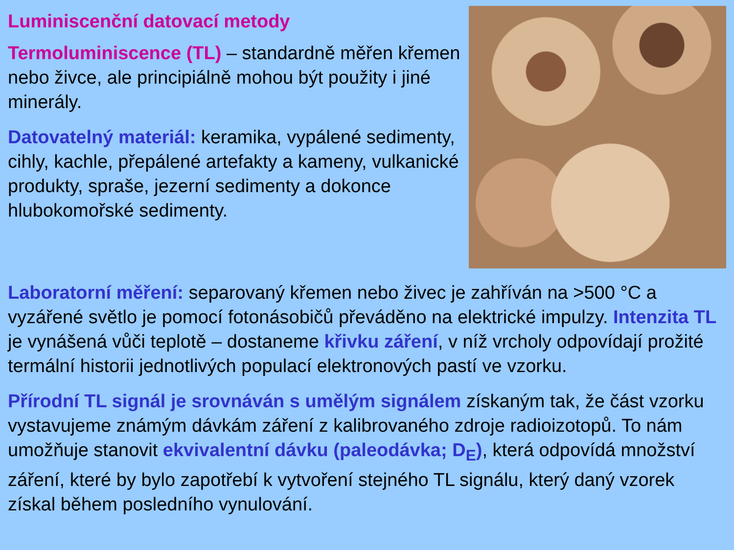Luminiscenční datovací metody
Termoluminiscence (TL) – standardně měřen křemen nebo živce, ale principiálně mohou být použity i jiné minerály.
Datovatelný materiál: keramika, vypálené sedimenty, cihly, kachle, přepálené artefakty a kameny, vulkanické produkty, spraše, jezerní sedimenty a dokonce hlubokomořské sedimenty.
Laboratorní měření: separovaný křemen nebo živec je zahříván na >500 °C a vyzářené světlo je pomocí fotonásobičů převáděno na elektrické impulzy. Intenzita TL je vynášená vůči teplotě – dostaneme křivku záření, v níž vrcholy odpovídají prožité termální historii jednotlivých populací elektronových pastí ve vzorku.
Přírodní TL signál je srovnáván s umělým signálem získaným tak, že část vzorku vystavujeme známým dávkám záření z kalibrovaného zdroje radioizotopů. To nám umožňuje stanovit ekvivalentní dávku (paleodávka; D<sub>E</sub>), která odpovídá množství záření, které by bylo zapotřebí k vytvoření stejného TL signálu, který daný vzorek získal během posledního vynulování.